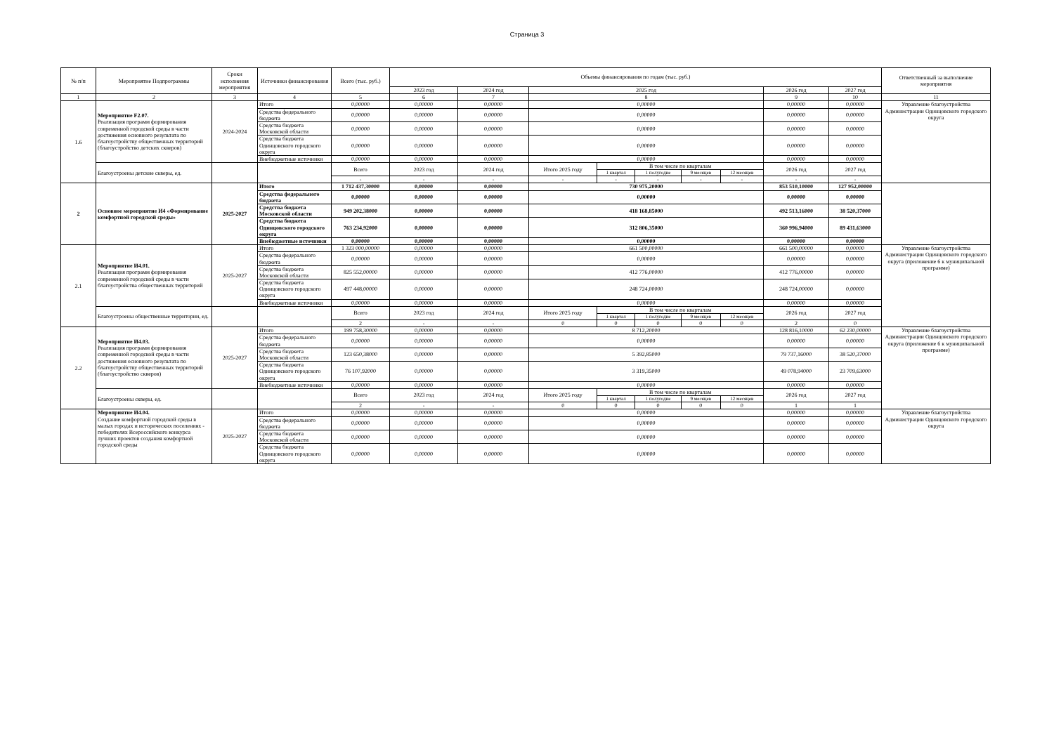Страница 3
| № п/п | Мероприятие Подпрограммы | Сроки исполнения мероприятия | Источники финансирования | Всего (тыс. руб.) | Объемы финансирования по годам (тыс. руб.) | | | | | | | | | Ответственный за выполнение мероприятия |
| --- | --- | --- | --- | --- | --- | --- | --- | --- | --- | --- | --- | --- | --- | --- |
| | | | | | 2023 год | 2024 год | 2025 год | | | | | 2026 год | 2027 год | |
| 1 | 2 | 3 | 4 | 5 | 6 | 7 | 8 | | | | | 9 | 10 | 11 |
| 1.6 | Мероприятие F2.07. Реализация программ формирования современной городской среды в части достижения основного результата по благоустройству общественных территорий (благоустройство детских скверов) | 2024-2024 | Итого | 0,00000 | 0,00000 | 0,00000 | 0,00000 | | | | | 0,00000 | 0,00000 | Управление благоустройства Администрации Одинцовского городского округа |
| | | | Средства федерального бюджета | 0,00000 | 0,00000 | 0,00000 | 0,00000 | | | | | 0,00000 | 0,00000 | |
| | | | Средства бюджета Московской области | 0,00000 | 0,00000 | 0,00000 | 0,00000 | | | | | 0,00000 | 0,00000 | |
| | | | Средства бюджета Одинцовского городского округа | 0,00000 | 0,00000 | 0,00000 | 0,00000 | | | | | 0,00000 | 0,00000 | |
| | | | Внебюджетные источники | 0,00000 | 0,00000 | 0,00000 | 0,00000 | | | | | 0,00000 | 0,00000 | |
| | Благоустроены детские скверы, ед. | | | Всего | 2023 год | 2024 год | Итого 2025 году | В том числе по кварталам | | | | 2026 год | 2027 год | |
| | | | | | | | | 1 квартал | 1 полугодие | 9 месяцев | 12 месяцев | | | |
| | | | | - | - | - | - | - | - | - | - | - | - | |
| 2 | Основное мероприятие И4 «Формирование комфортной городской среды» | 2025-2027 | Итого | 1 712 437,30000 | 0,00000 | 0,00000 | 730 975,20000 | | | | | 853 510,10000 | 127 952,00000 | |
| | | | Средства федерального бюджета | 0,00000 | 0,00000 | 0,00000 | 0,00000 | | | | | 0,00000 | 0,00000 | |
| | | | Средства бюджета Московской области | 949 202,38000 | 0,00000 | 0,00000 | 418 168,85000 | | | | | 492 513,16000 | 38 520,37000 | |
| | | | Средства бюджета Одинцовского городского округа | 763 234,92000 | 0,00000 | 0,00000 | 312 806,35000 | | | | | 360 996,94000 | 89 431,63000 | |
| | | | Внебюджетные источники | 0,00000 | 0,00000 | 0,00000 | 0,00000 | | | | | 0,00000 | 0,00000 | |
| 2.1 | Мероприятие И4.01. Реализация программ формирования современной городской среды в части благоустройства общественных территорий | 2025-2027 | Итого | 1 323 000,00000 | 0,00000 | 0,00000 | 661 500,00000 | | | | | 661 500,00000 | 0,00000 | Управление благоустройства Администрации Одинцовского городского округа (приложение 6 к муниципальной программе) |
| | | | Средства федерального бюджета | 0,00000 | 0,00000 | 0,00000 | 0,00000 | | | | | 0,00000 | 0,00000 | |
| | | | Средства бюджета Московской области | 825 552,00000 | 0,00000 | 0,00000 | 412 776,00000 | | | | | 412 776,00000 | 0,00000 | |
| | | | Средства бюджета Одинцовского городского округа | 497 448,00000 | 0,00000 | 0,00000 | 248 724,00000 | | | | | 248 724,00000 | 0,00000 | |
| | | | Внебюджетные источники | 0,00000 | 0,00000 | 0,00000 | 0,00000 | | | | | 0,00000 | 0,00000 | |
| | Благоустроены общественные территории, ед. | | | Всего | 2023 год | 2024 год | Итого 2025 году | В том числе по кварталам | | | | 2026 год | 2027 год | |
| | | | | | | | | 1 квартал | 1 полугодие | 9 месяцев | 12 месяцев | | | |
| | | | | 2 | - | - | 0 | 0 | 0 | 0 | 0 | 2 | 0 | |
| 2.2 | Мероприятие И4.03. Реализация программ формирования современной городской среды в части достижения основного результата по благоустройству общественных территорий (благоустройство скверов) | 2025-2027 | Итого | 199 758,30000 | 0,00000 | 0,00000 | 8 712,20000 | | | | | 128 816,10000 | 62 230,00000 | Управление благоустройства Администрации Одинцовского городского округа (приложение 6 к муниципальной программе) |
| | | | Средства федерального бюджета | 0,00000 | 0,00000 | 0,00000 | 0,00000 | | | | | 0,00000 | 0,00000 | |
| | | | Средства бюджета Московской области | 123 650,38000 | 0,00000 | 0,00000 | 5 392,85000 | | | | | 79 737,16000 | 38 520,37000 | |
| | | | Средства бюджета Одинцовского городского округа | 76 107,92000 | 0,00000 | 0,00000 | 3 319,35000 | | | | | 49 078,94000 | 23 709,63000 | |
| | | | Внебюджетные источники | 0,00000 | 0,00000 | 0,00000 | 0,00000 | | | | | 0,00000 | 0,00000 | |
| | Благоустроены скверы, ед. | | | Всего | 2023 год | 2024 год | Итого 2025 году | В том числе по кварталам | | | | 2026 год | 2027 год | |
| | | | | | | | | 1 квартал | 1 полугодие | 9 месяцев | 12 месяцев | | | |
| | | | | 2 | - | - | 0 | 0 | 0 | 0 | 0 | 1 | 1 | |
| | Мероприятие И4.04. Создание комфортной городской среды в малых городах и исторических поселениях - победителях Всероссийского конкурса лучших проектов создания комфортной городской среды | 2025-2027 | Итого | 0,00000 | 0,00000 | 0,00000 | 0,00000 | | | | | 0,00000 | 0,00000 | Управление благоустройства Администрации Одинцовского городского округа |
| | | | Средства федерального бюджета | 0,00000 | 0,00000 | 0,00000 | 0,00000 | | | | | 0,00000 | 0,00000 | |
| | | | Средства бюджета Московской области | 0,00000 | 0,00000 | 0,00000 | 0,00000 | | | | | 0,00000 | 0,00000 | |
| | | | Средства бюджета Одинцовского городского округа | 0,00000 | 0,00000 | 0,00000 | 0,00000 | | | | | 0,00000 | 0,00000 | |